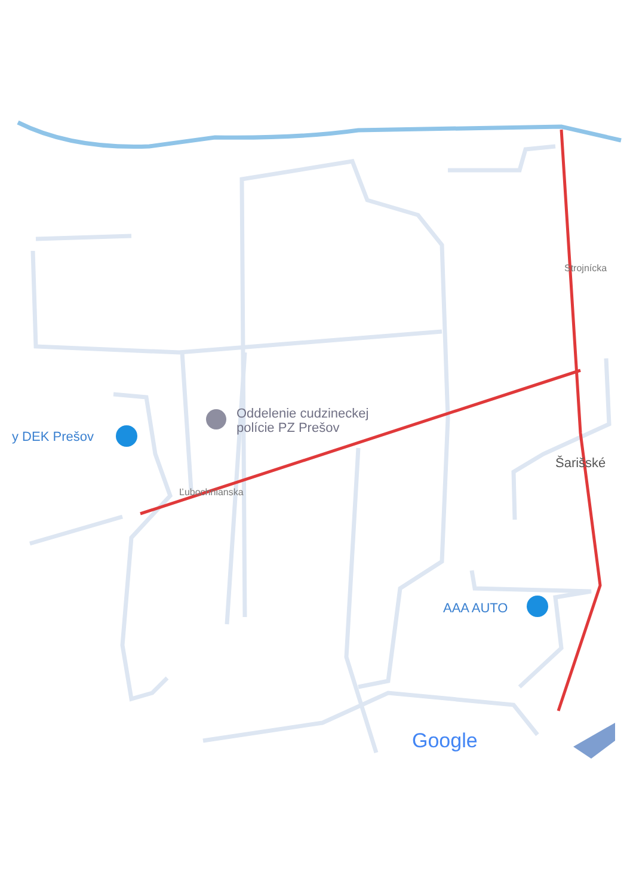y DEK Prešov
Oddelenie cudzineckej
polície PZ Prešov
AAA AUTO
Šarišské
Ľubochnianska
Strojnícka
Google